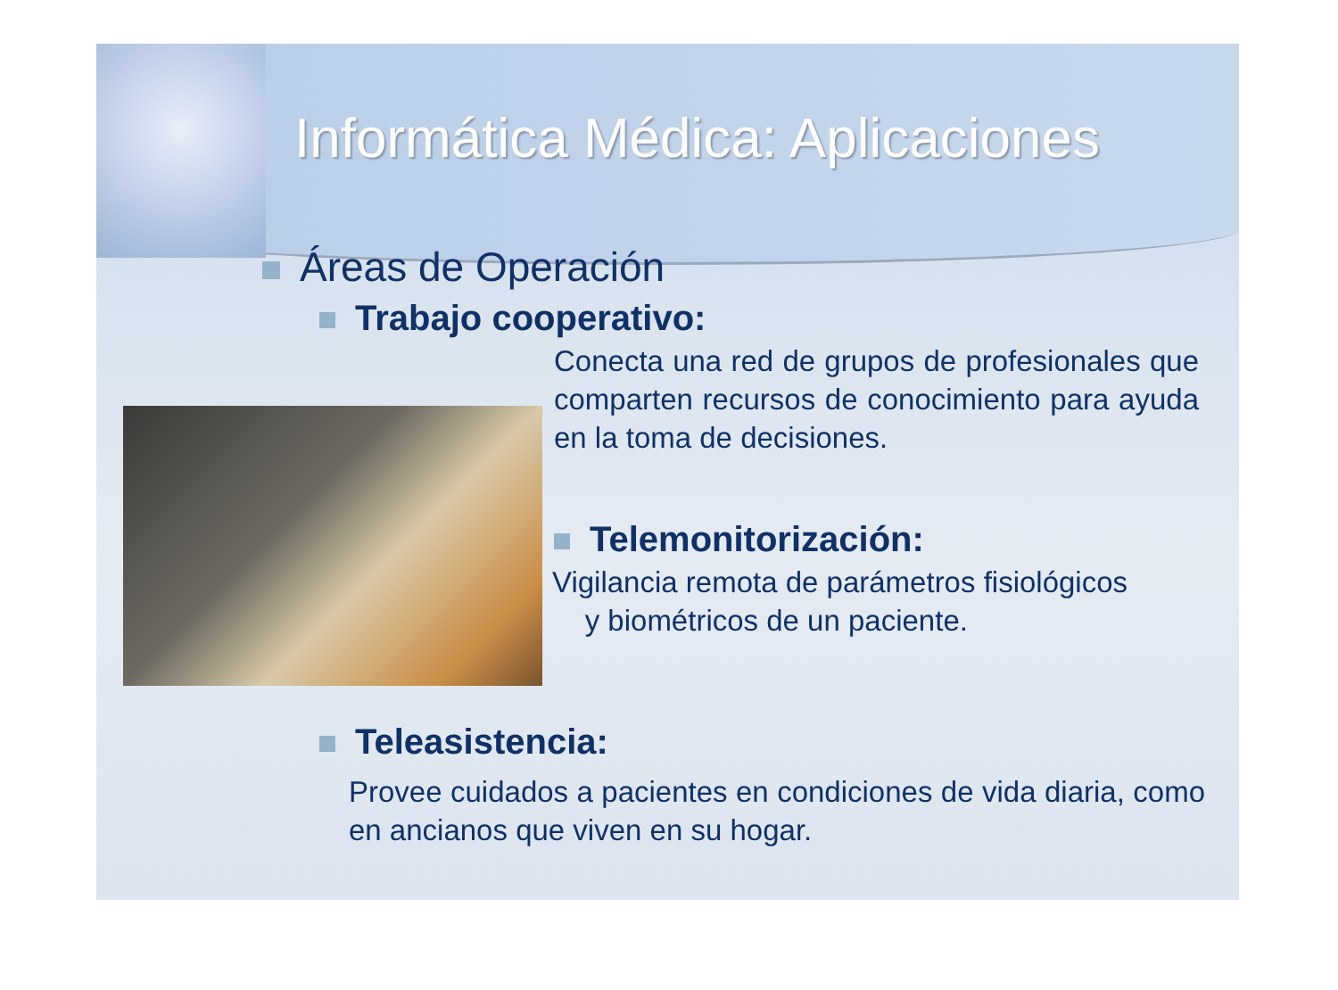Informática Médica: Aplicaciones
Áreas de Operación
Trabajo cooperativo:
Conecta una red de grupos de profesionales que comparten recursos de conocimiento para ayuda en la toma de decisiones.
Telemonitorización:
Vigilancia remota de parámetros fisiológicos
y biométricos de un paciente.
Teleasistencia:
Provee cuidados a pacientes en condiciones de vida diaria, como en ancianos que viven en su hogar.